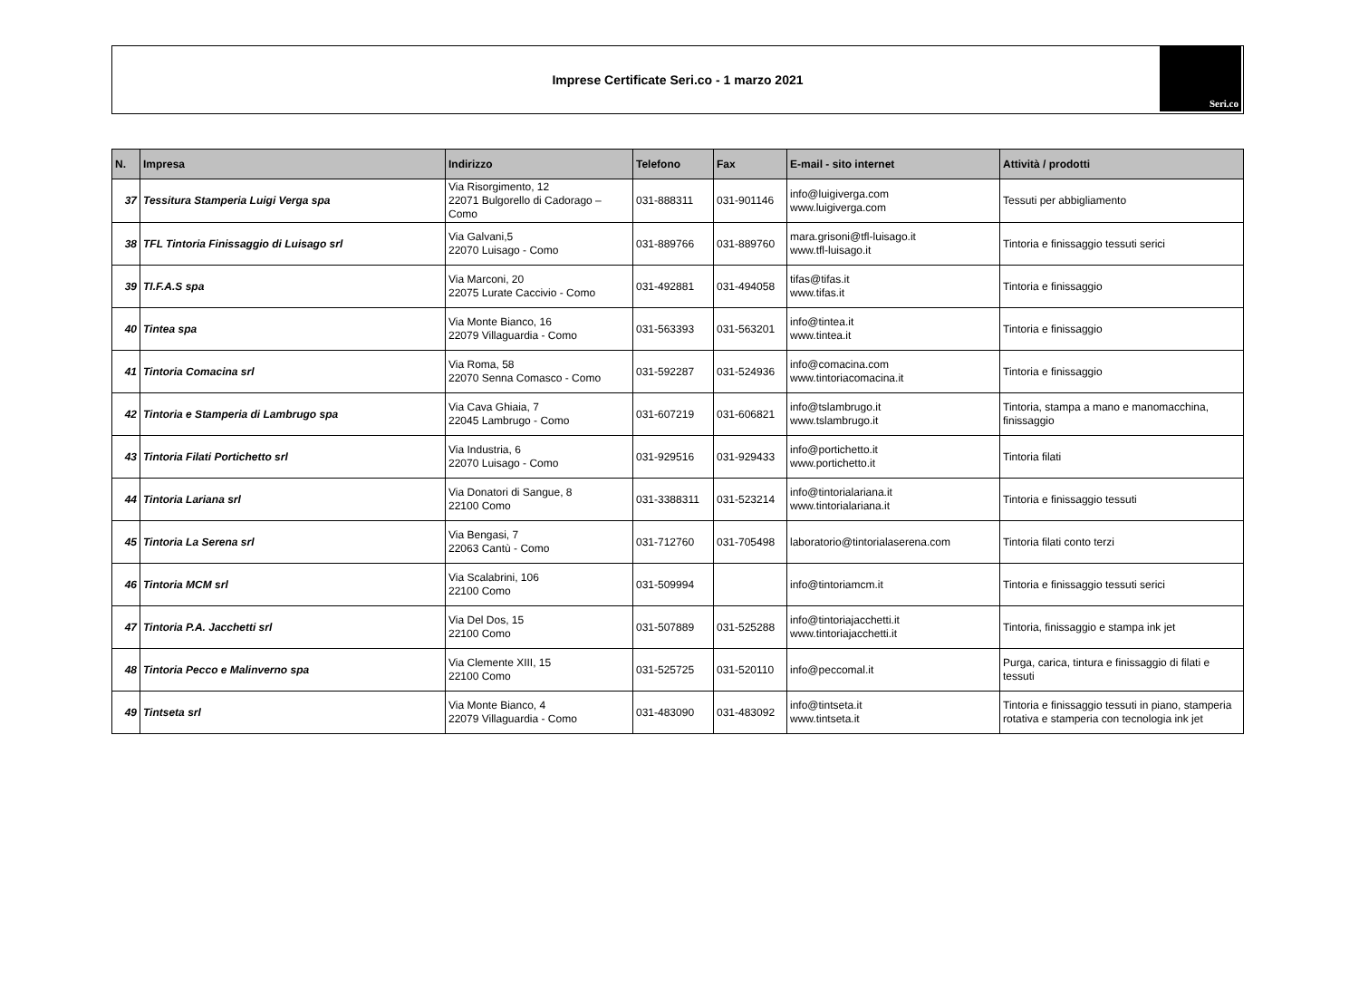Imprese Certificate Seri.co - 1 marzo 2021
Seri.co
| N. | Impresa | Indirizzo | Telefono | Fax | E-mail - sito internet | Attività / prodotti |
| --- | --- | --- | --- | --- | --- | --- |
| 37 | Tessitura Stamperia Luigi Verga spa | Via Risorgimento, 12 22071 Bulgorello di Cadorago – Como | 031-888311 | 031-901146 | info@luigiverga.com www.luigiverga.com | Tessuti per abbigliamento |
| 38 | TFL Tintoria Finissaggio di Luisago srl | Via Galvani,5 22070 Luisago - Como | 031-889766 | 031-889760 | mara.grisoni@tfl-luisago.it www.tfl-luisago.it | Tintoria e finissaggio tessuti serici |
| 39 | TI.F.A.S spa | Via Marconi, 20 22075 Lurate Caccivio - Como | 031-492881 | 031-494058 | tifas@tifas.it www.tifas.it | Tintoria e finissaggio |
| 40 | Tintea spa | Via Monte Bianco, 16 22079 Villaguardia - Como | 031-563393 | 031-563201 | info@tintea.it www.tintea.it | Tintoria e finissaggio |
| 41 | Tintoria Comacina srl | Via Roma, 58 22070 Senna Comasco - Como | 031-592287 | 031-524936 | info@comacina.com www.tintoriacomacina.it | Tintoria e finissaggio |
| 42 | Tintoria e Stamperia di Lambrugo spa | Via Cava Ghiaia, 7 22045 Lambrugo - Como | 031-607219 | 031-606821 | info@tslambrugo.it www.tslambrugo.it | Tintoria, stampa a mano e manomacchina, finissaggio |
| 43 | Tintoria Filati Portichetto srl | Via Industria, 6 22070 Luisago - Como | 031-929516 | 031-929433 | info@portichetto.it www.portichetto.it | Tintoria filati |
| 44 | Tintoria Lariana srl | Via Donatori di Sangue, 8 22100 Como | 031-3388311 | 031-523214 | info@tintorialariana.it www.tintorialariana.it | Tintoria e finissaggio tessuti |
| 45 | Tintoria La Serena srl | Via Bengasi, 7 22063 Cantù - Como | 031-712760 | 031-705498 | laboratorio@tintorialaserena.com | Tintoria filati conto terzi |
| 46 | Tintoria MCM srl | Via Scalabrini, 106 22100 Como | 031-509994 | | info@tintoriamcm.it | Tintoria e finissaggio tessuti serici |
| 47 | Tintoria P.A. Jacchetti srl | Via Del Dos, 15 22100 Como | 031-507889 | 031-525288 | info@tintoriajacchetti.it www.tintoriajacchetti.it | Tintoria, finissaggio e stampa ink jet |
| 48 | Tintoria Pecco e Malinverno spa | Via Clemente XIII, 15 22100 Como | 031-525725 | 031-520110 | info@peccomal.it | Purga, carica, tintura e finissaggio di filati e tessuti |
| 49 | Tintseta srl | Via Monte Bianco, 4 22079 Villaguardia - Como | 031-483090 | 031-483092 | info@tintseta.it www.tintseta.it | Tintoria e finissaggio tessuti in piano, stamperia rotativa e stamperia con tecnologia ink jet |